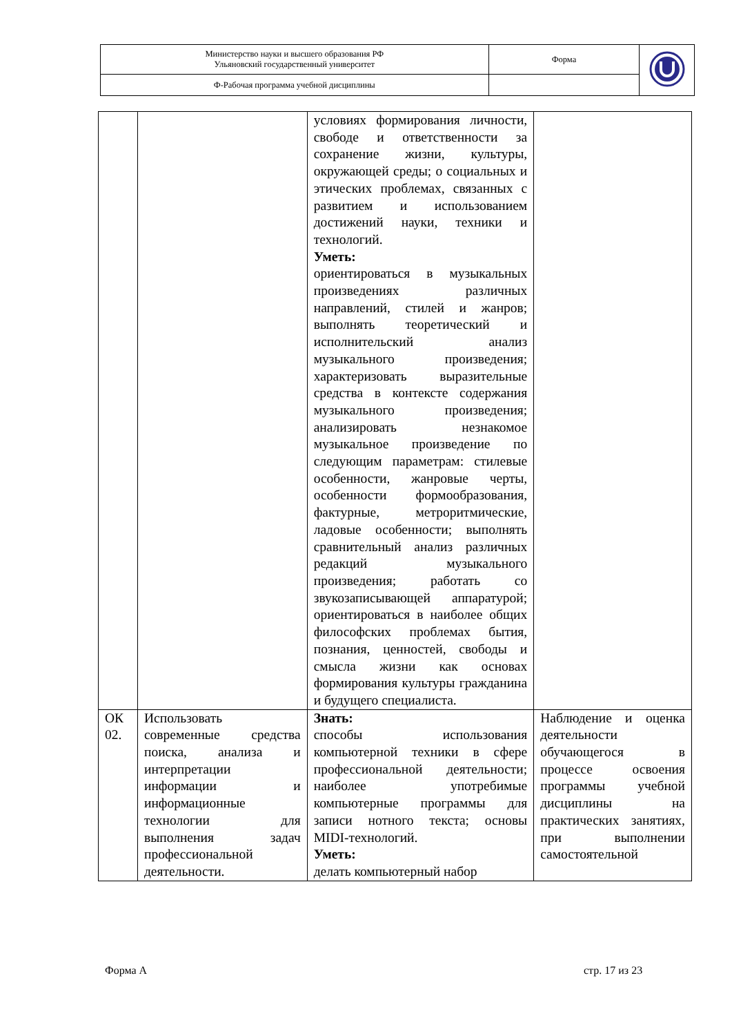| Министерство науки и высшего образования РФ Ульяновский государственный университет | Форма | |
| Ф-Рабочая программа учебной дисциплины | | |
| | | условиях формирования личности, свободе и ответственности за сохранение жизни, культуры, окружающей среды; о социальных и этических проблемах, связанных с развитием и использованием достижений науки, техники и технологий. Уметь: ориентироваться в музыкальных произведениях различных направлений, стилей и жанров; выполнять теоретический и исполнительский анализ музыкального произведения; характеризовать выразительные средства в контексте содержания музыкального произведения; анализировать незнакомое музыкальное произведение по следующим параметрам: стилевые особенности, жанровые черты, особенности формообразования, фактурные, метроритмические, ладовые особенности; выполнять сравнительный анализ различных редакций музыкального произведения; работать со звукозаписывающей аппаратурой; ориентироваться в наиболее общих философских проблемах бытия, познания, ценностей, свободы и смысла жизни как основах формирования культуры гражданина и будущего специалиста. | |
| ОК 02. | Использовать современные средства поиска, анализа и интерпретации информации и информационные технологии для выполнения задач профессиональной деятельности. | Знать: способы использования компьютерной техники в сфере профессиональной деятельности; наиболее употребимые компьютерные программы для записи нотного текста; основы MIDI-технологий. Уметь: делать компьютерный набор | Наблюдение и оценка деятельности обучающегося в процессе освоения программы учебной дисциплины на практических занятиях, при выполнении самостоятельной |
Форма А стр. 17 из 23